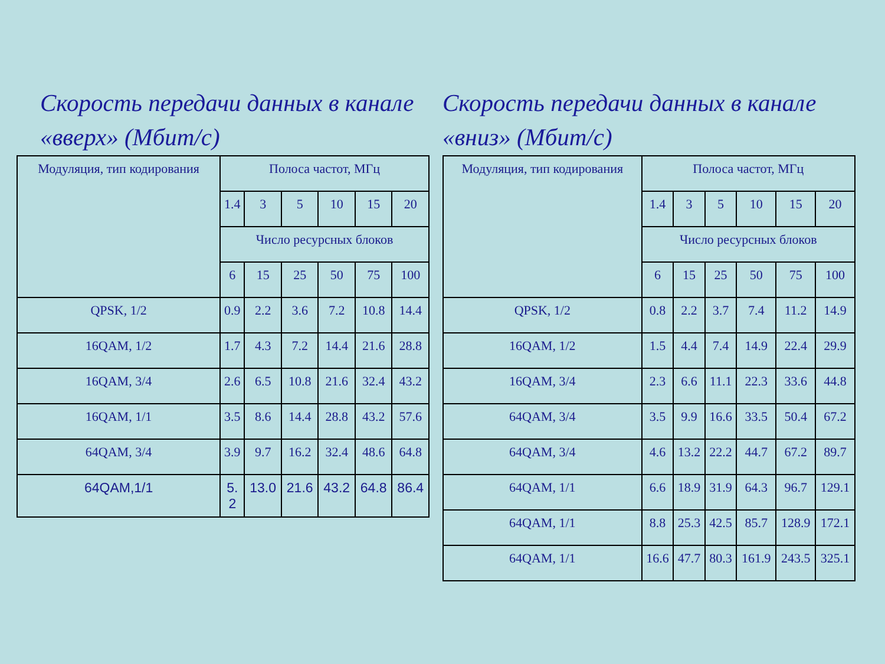Скорость передачи данных в канале «вверх» (Мбит/с)
| Модуляция, тип кодирования | Полоса частот, МГц | | | | | |
| --- | --- | --- | --- | --- | --- | --- |
| | 1.4 | 3 | 5 | 10 | 15 | 20 |
| | Число ресурсных блоков | | | | | |
| | 6 | 15 | 25 | 50 | 75 | 100 |
| QPSK, 1/2 | 0.9 | 2.2 | 3.6 | 7.2 | 10.8 | 14.4 |
| 16QAM, 1/2 | 1.7 | 4.3 | 7.2 | 14.4 | 21.6 | 28.8 |
| 16QAM, 3/4 | 2.6 | 6.5 | 10.8 | 21.6 | 32.4 | 43.2 |
| 16QAM, 1/1 | 3.5 | 8.6 | 14.4 | 28.8 | 43.2 | 57.6 |
| 64QAM, 3/4 | 3.9 | 9.7 | 16.2 | 32.4 | 48.6 | 64.8 |
| 64QAM,1/1 | 5. 2 | 13.0 | 21.6 | 43.2 | 64.8 | 86.4 |
Скорость передачи данных в канале «вниз» (Мбит/с)
| Модуляция, тип кодирования | Полоса частот, МГц | | | | | |
| --- | --- | --- | --- | --- | --- | --- |
| | 1.4 | 3 | 5 | 10 | 15 | 20 |
| | Число ресурсных блоков | | | | | |
| | 6 | 15 | 25 | 50 | 75 | 100 |
| QPSK, 1/2 | 0.8 | 2.2 | 3.7 | 7.4 | 11.2 | 14.9 |
| 16QAM, 1/2 | 1.5 | 4.4 | 7.4 | 14.9 | 22.4 | 29.9 |
| 16QAM, 3/4 | 2.3 | 6.6 | 11.1 | 22.3 | 33.6 | 44.8 |
| 64QAM, 3/4 | 3.5 | 9.9 | 16.6 | 33.5 | 50.4 | 67.2 |
| 64QAM, 3/4 | 4.6 | 13.2 | 22.2 | 44.7 | 67.2 | 89.7 |
| 64QAM, 1/1 | 6.6 | 18.9 | 31.9 | 64.3 | 96.7 | 129.1 |
| 64QAM, 1/1 | 8.8 | 25.3 | 42.5 | 85.7 | 128.9 | 172.1 |
| 64QAM, 1/1 | 16.6 | 47.7 | 80.3 | 161.9 | 243.5 | 325.1 |